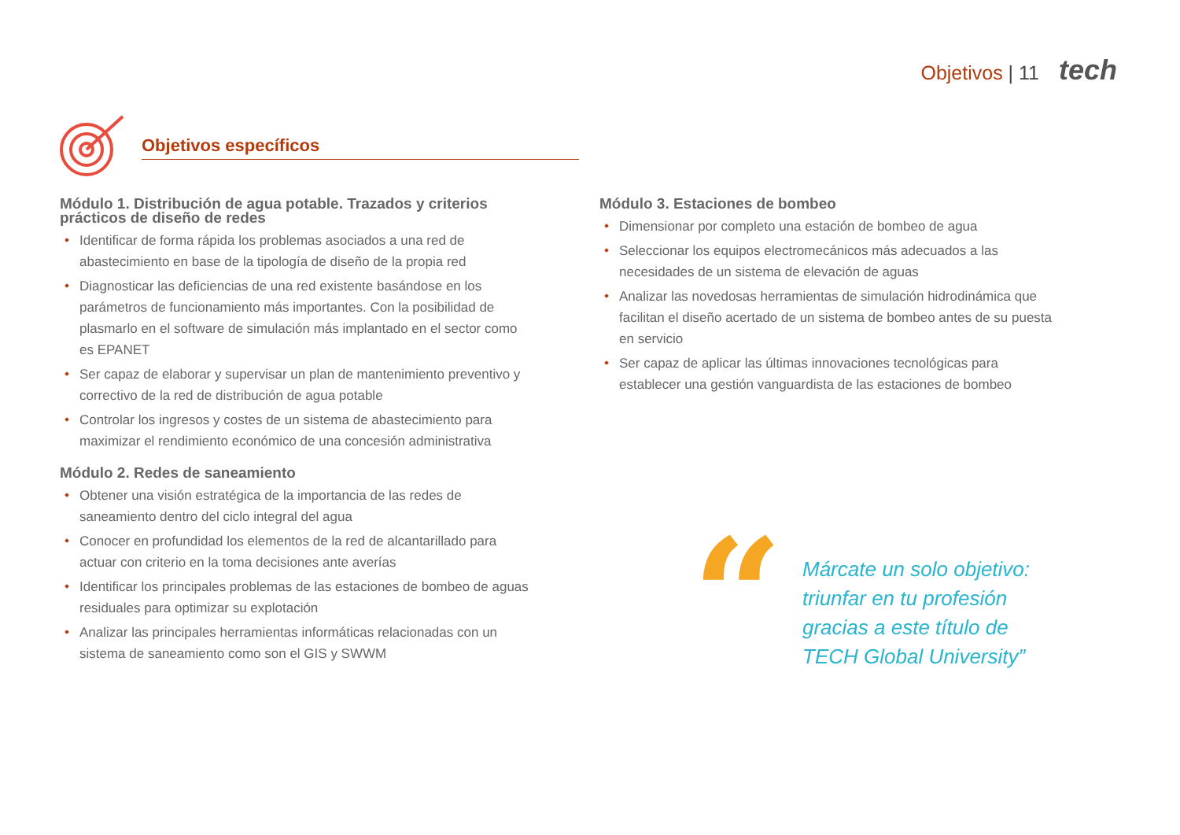Objetivos | 11 tech
Objetivos específicos
Módulo 1. Distribución de agua potable. Trazados y criterios prácticos de diseño de redes
Identificar de forma rápida los problemas asociados a una red de abastecimiento en base de la tipología de diseño de la propia red
Diagnosticar las deficiencias de una red existente basándose en los parámetros de funcionamiento más importantes. Con la posibilidad de plasmarlo en el software de simulación más implantado en el sector como es EPANET
Ser capaz de elaborar y supervisar un plan de mantenimiento preventivo y correctivo de la red de distribución de agua potable
Controlar los ingresos y costes de un sistema de abastecimiento para maximizar el rendimiento económico de una concesión administrativa
Módulo 2. Redes de saneamiento
Obtener una visión estratégica de la importancia de las redes de saneamiento dentro del ciclo integral del agua
Conocer en profundidad los elementos de la red de alcantarillado para actuar con criterio en la toma decisiones ante averías
Identificar los principales problemas de las estaciones de bombeo de aguas residuales para optimizar su explotación
Analizar las principales herramientas informáticas relacionadas con un sistema de saneamiento como son el GIS y SWWM
Módulo 3. Estaciones de bombeo
Dimensionar por completo una estación de bombeo de agua
Seleccionar los equipos electromecánicos más adecuados a las necesidades de un sistema de elevación de aguas
Analizar las novedosas herramientas de simulación hidrodinámica que facilitan el diseño acertado de un sistema de bombeo antes de su puesta en servicio
Ser capaz de aplicar las últimas innovaciones tecnológicas para establecer una gestión vanguardista de las estaciones de bombeo
“
Márcate un solo objetivo:
triunfar en tu profesión
gracias a este título de
TECH Global University”